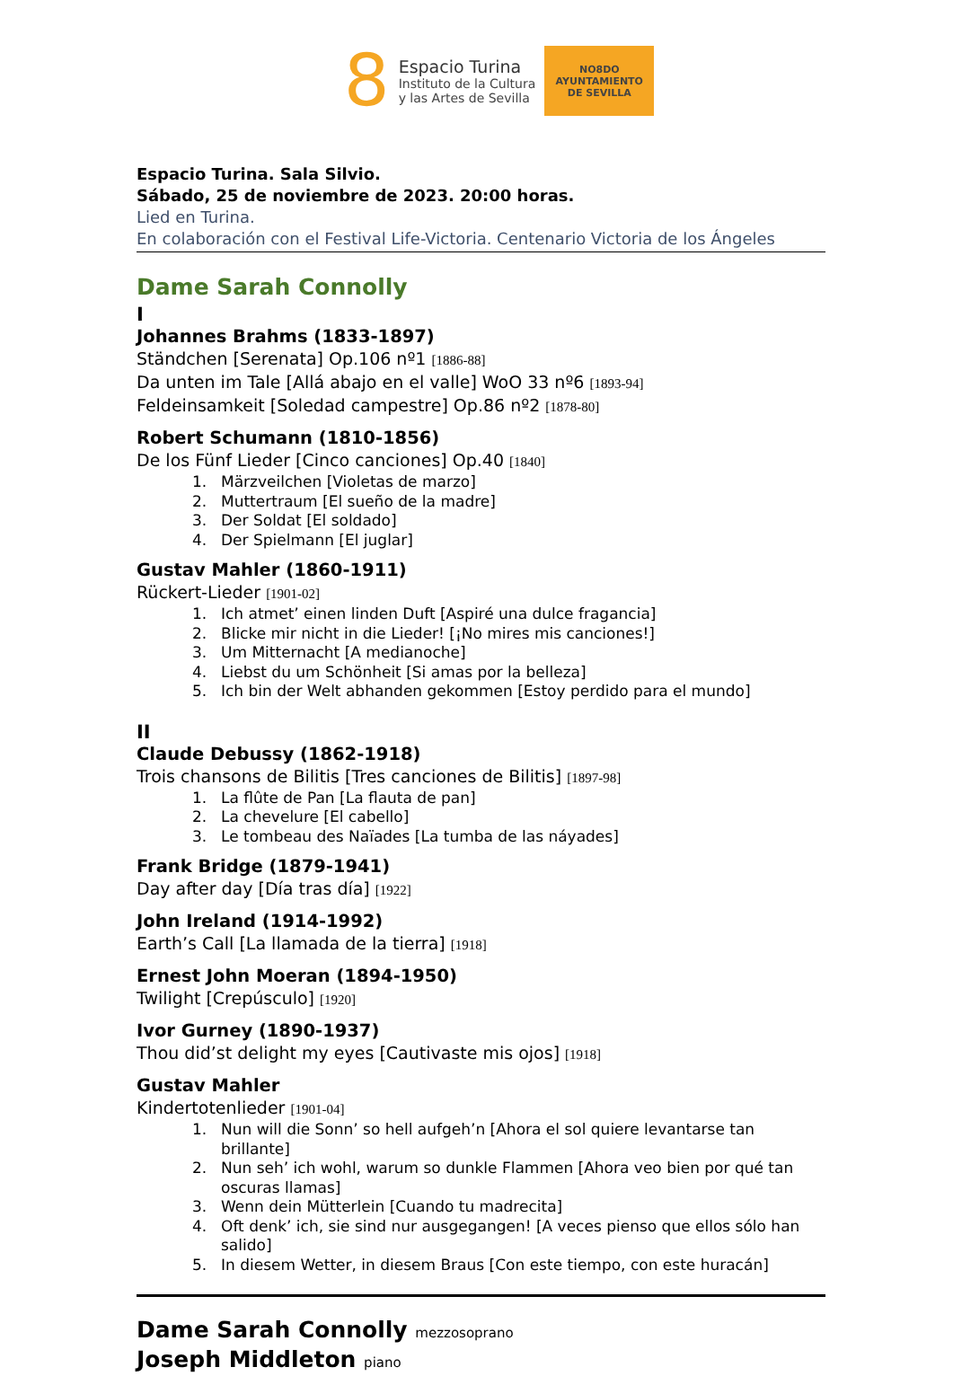8
Espacio Turina
Instituto de la Cultura
y las Artes de Sevilla
NO8DO
AYUNTAMIENTO
DE SEVILLA
Espacio Turina. Sala Silvio.
Sábado, 25 de noviembre de 2023. 20:00 horas.
Lied en Turina.
En colaboración con el Festival Life-Victoria. Centenario Victoria de los Ángeles
Dame Sarah Connolly
I
Johannes Brahms (1833-1897)
Ständchen [Serenata] Op.106 nº1 [1886-88]
Da unten im Tale [Allá abajo en el valle] WoO 33 nº6 [1893-94]
Feldeinsamkeit [Soledad campestre] Op.86 nº2 [1878-80]
Robert Schumann (1810-1856)
De los Fünf Lieder [Cinco canciones] Op.40 [1840]
1. Märzveilchen [Violetas de marzo]
2. Muttertraum [El sueño de la madre]
3. Der Soldat [El soldado]
4. Der Spielmann [El juglar]
Gustav Mahler (1860-1911)
Rückert-Lieder [1901-02]
1. Ich atmet’ einen linden Duft [Aspiré una dulce fragancia]
2. Blicke mir nicht in die Lieder! [¡No mires mis canciones!]
3. Um Mitternacht [A medianoche]
4. Liebst du um Schönheit [Si amas por la belleza]
5. Ich bin der Welt abhanden gekommen [Estoy perdido para el mundo]
II
Claude Debussy (1862-1918)
Trois chansons de Bilitis [Tres canciones de Bilitis] [1897-98]
1. La flûte de Pan [La flauta de pan]
2. La chevelure [El cabello]
3. Le tombeau des Naïades [La tumba de las náyades]
Frank Bridge (1879-1941)
Day after day [Día tras día] [1922]
John Ireland (1914-1992)
Earth’s Call [La llamada de la tierra] [1918]
Ernest John Moeran (1894-1950)
Twilight [Crepúsculo] [1920]
Ivor Gurney (1890-1937)
Thou did’st delight my eyes [Cautivaste mis ojos] [1918]
Gustav Mahler
Kindertotenlieder [1901-04]
1. Nun will die Sonn’ so hell aufgeh’n [Ahora el sol quiere levantarse tan brillante]
2. Nun seh’ ich wohl, warum so dunkle Flammen [Ahora veo bien por qué tan oscuras llamas]
3. Wenn dein Mütterlein [Cuando tu madrecita]
4. Oft denk’ ich, sie sind nur ausgegangen! [A veces pienso que ellos sólo han salido]
5. In diesem Wetter, in diesem Braus [Con este tiempo, con este huracán]
Dame Sarah Connolly mezzosoprano
Joseph Middleton piano